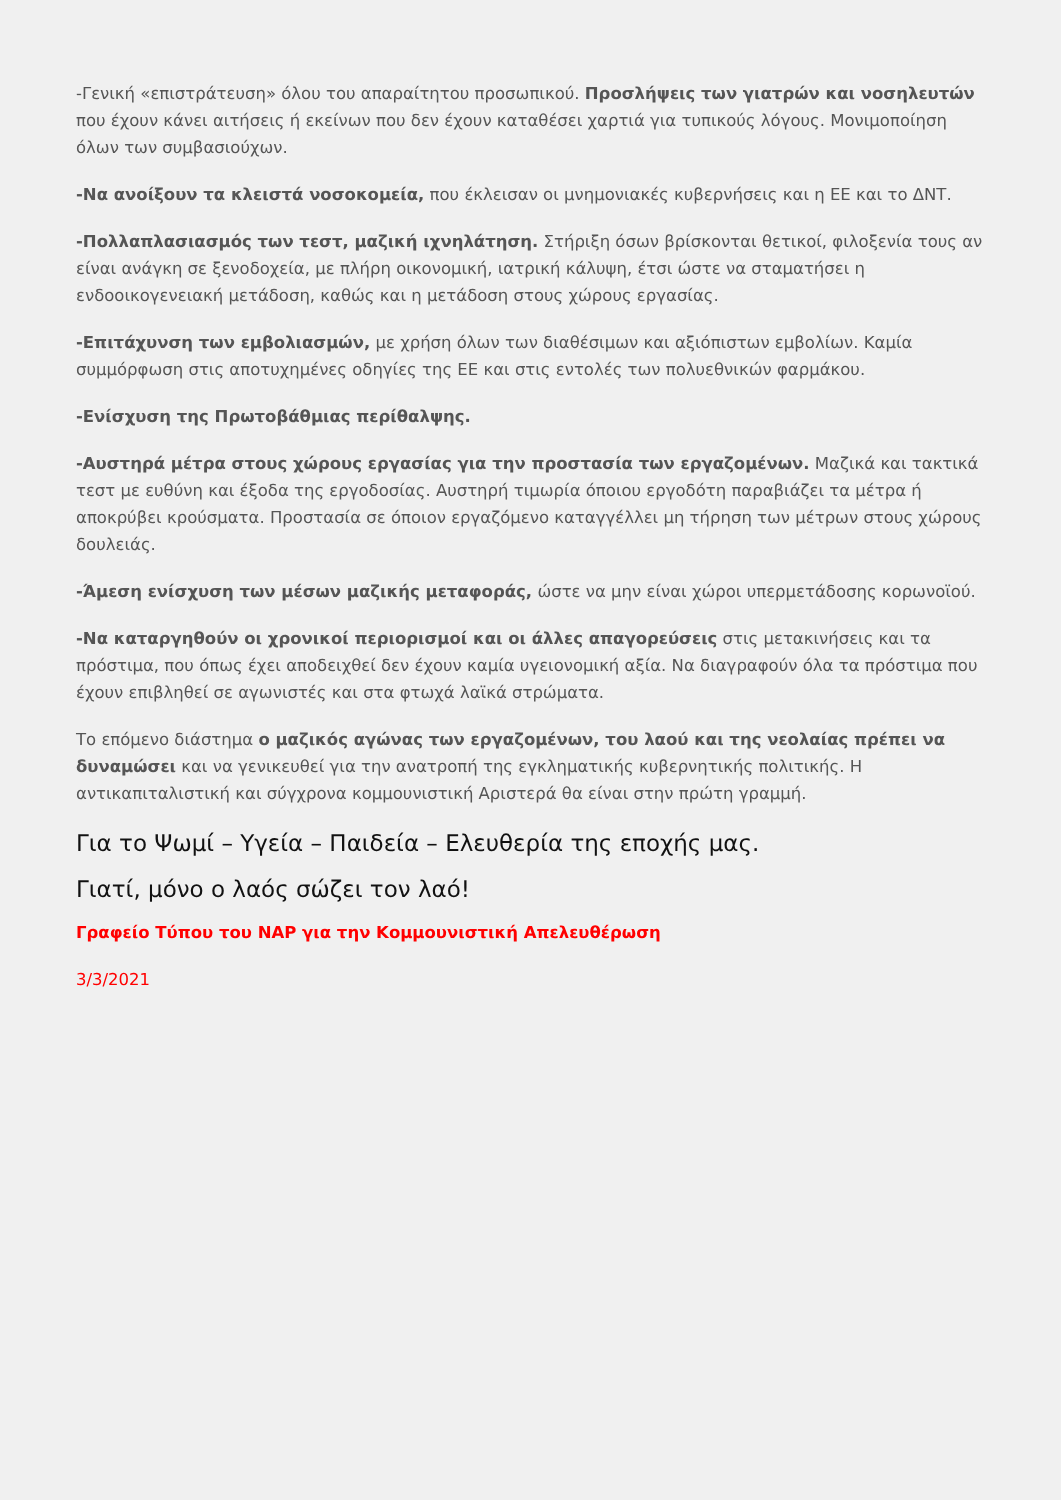-Γενική «επιστράτευση» όλου του απαραίτητου προσωπικού. Προσλήψεις των γιατρών και νοσηλευτών που έχουν κάνει αιτήσεις ή εκείνων που δεν έχουν καταθέσει χαρτιά για τυπικούς λόγους. Μονιμοποίηση όλων των συμβασιούχων.
-Να ανοίξουν τα κλειστά νοσοκομεία, που έκλεισαν οι μνημονιακές κυβερνήσεις και η ΕΕ και το ΔΝΤ.
-Πολλαπλασιασμός των τεστ, μαζική ιχνηλάτηση. Στήριξη όσων βρίσκονται θετικοί, φιλοξενία τους αν είναι ανάγκη σε ξενοδοχεία, με πλήρη οικονομική, ιατρική κάλυψη, έτσι ώστε να σταματήσει η ενδοοικογενειακή μετάδοση, καθώς και η μετάδοση στους χώρους εργασίας.
-Επιτάχυνση των εμβολιασμών, με χρήση όλων των διαθέσιμων και αξιόπιστων εμβολίων. Καμία συμμόρφωση στις αποτυχημένες οδηγίες της ΕΕ και στις εντολές των πολυεθνικών φαρμάκου.
-Ενίσχυση της Πρωτοβάθμιας περίθαλψης.
-Αυστηρά μέτρα στους χώρους εργασίας για την προστασία των εργαζομένων. Μαζικά και τακτικά τεστ με ευθύνη και έξοδα της εργοδοσίας. Αυστηρή τιμωρία όποιου εργοδότη παραβιάζει τα μέτρα ή αποκρύβει κρούσματα. Προστασία σε όποιον εργαζόμενο καταγγέλλει μη τήρηση των μέτρων στους χώρους δουλειάς.
-Άμεση ενίσχυση των μέσων μαζικής μεταφοράς, ώστε να μην είναι χώροι υπερμετάδοσης κορωνοϊού.
-Να καταργηθούν οι χρονικοί περιορισμοί και οι άλλες απαγορεύσεις στις μετακινήσεις και τα πρόστιμα, που όπως έχει αποδειχθεί δεν έχουν καμία υγειονομική αξία. Να διαγραφούν όλα τα πρόστιμα που έχουν επιβληθεί σε αγωνιστές και στα φτωχά λαϊκά στρώματα.
Το επόμενο διάστημα ο μαζικός αγώνας των εργαζομένων, του λαού και της νεολαίας πρέπει να δυναμώσει και να γενικευθεί για την ανατροπή της εγκληματικής κυβερνητικής πολιτικής. Η αντικαπιταλιστική και σύγχρονα κομμουνιστική Αριστερά θα είναι στην πρώτη γραμμή.
Για το Ψωμί – Υγεία – Παιδεία – Ελευθερία της εποχής μας.
Γιατί, μόνο ο λαός σώζει τον λαό!
Γραφείο Τύπου του ΝΑΡ για την Κομμουνιστική Απελευθέρωση
3/3/2021